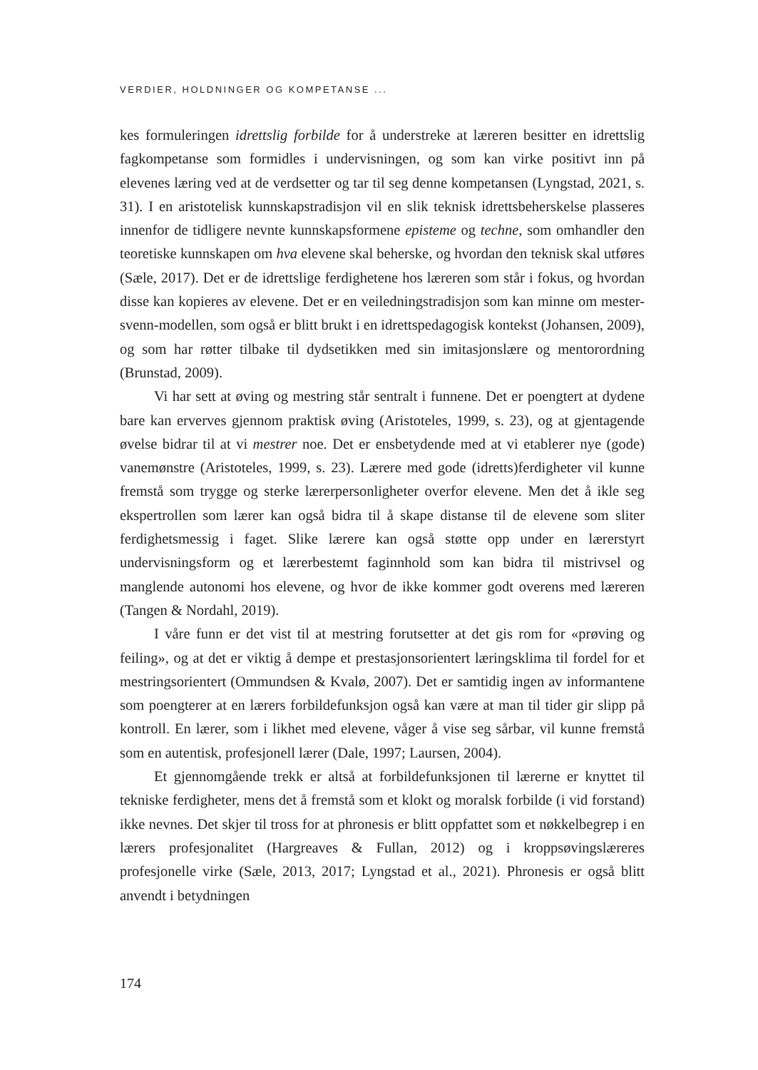VERDIER, HOLDNINGER OG KOMPETANSE ...
kes formuleringen idrettslig forbilde for å understreke at læreren besitter en idrettslig fagkompetanse som formidles i undervisningen, og som kan virke positivt inn på elevenes læring ved at de verdsetter og tar til seg denne kompetansen (Lyngstad, 2021, s. 31). I en aristotelisk kunnskapstradisjon vil en slik teknisk idrettsbeherskelse plasseres innenfor de tidligere nevnte kunnskapsformene episteme og techne, som omhandler den teoretiske kunnskapen om hva elevene skal beherske, og hvordan den teknisk skal utføres (Sæle, 2017). Det er de idrettslige ferdighetene hos læreren som står i fokus, og hvordan disse kan kopieres av elevene. Det er en veiledningstradisjon som kan minne om mester-svenn-modellen, som også er blitt brukt i en idrettspedagogisk kontekst (Johansen, 2009), og som har røtter tilbake til dydsetikken med sin imitasjonslære og mentorordning (Brunstad, 2009).
Vi har sett at øving og mestring står sentralt i funnene. Det er poengtert at dydene bare kan erverves gjennom praktisk øving (Aristoteles, 1999, s. 23), og at gjentagende øvelse bidrar til at vi mestrer noe. Det er ensbetydende med at vi etablerer nye (gode) vanemønstre (Aristoteles, 1999, s. 23). Lærere med gode (idretts)ferdigheter vil kunne fremstå som trygge og sterke lærerpersonligheter overfor elevene. Men det å ikle seg ekspertrollen som lærer kan også bidra til å skape distanse til de elevene som sliter ferdighetsmessig i faget. Slike lærere kan også støtte opp under en lærerstyrt undervisningsform og et lærerbestemt faginnhold som kan bidra til mistrivsel og manglende autonomi hos elevene, og hvor de ikke kommer godt overens med læreren (Tangen & Nordahl, 2019).
I våre funn er det vist til at mestring forutsetter at det gis rom for «prøving og feiling», og at det er viktig å dempe et prestasjonsorientert læringsklima til fordel for et mestringsorientert (Ommundsen & Kvalø, 2007). Det er samtidig ingen av informantene som poengterer at en lærers forbildefunksjon også kan være at man til tider gir slipp på kontroll. En lærer, som i likhet med elevene, våger å vise seg sårbar, vil kunne fremstå som en autentisk, profesjonell lærer (Dale, 1997; Laursen, 2004).
Et gjennomgående trekk er altså at forbildefunksjonen til lærerne er knyttet til tekniske ferdigheter, mens det å fremstå som et klokt og moralsk forbilde (i vid forstand) ikke nevnes. Det skjer til tross for at phronesis er blitt oppfattet som et nøkkelbegrep i en lærers profesjonalitet (Hargreaves & Fullan, 2012) og i kroppsøvingslæreres profesjonelle virke (Sæle, 2013, 2017; Lyngstad et al., 2021). Phronesis er også blitt anvendt i betydningen
174